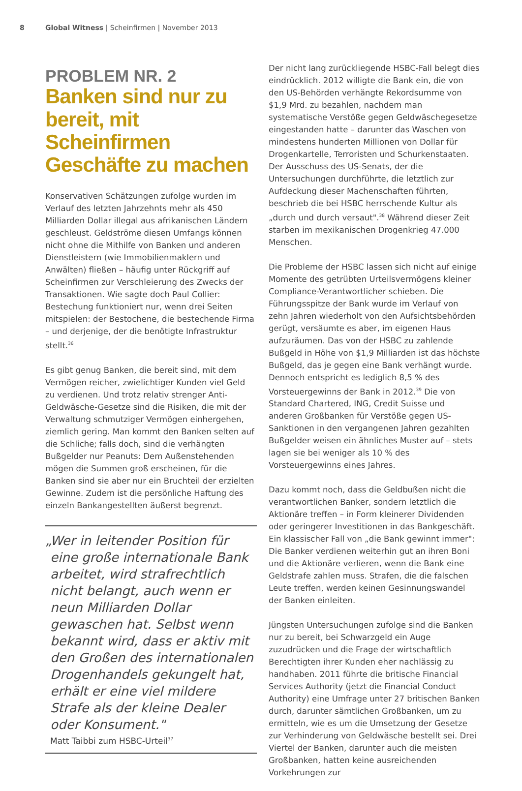8 Global Witness | Scheinfirmen | November 2013
PROBLEM NR. 2
Banken sind nur zu bereit, mit Scheinfirmen Geschäfte zu machen
Konservativen Schätzungen zufolge wurden im Verlauf des letzten Jahrzehnts mehr als 450 Milliarden Dollar illegal aus afrikanischen Ländern geschleust. Geldströme diesen Umfangs können nicht ohne die Mithilfe von Banken und anderen Dienstleistern (wie Immobilienmaklern und Anwälten) fließen – häufig unter Rückgriff auf Scheinfirmen zur Verschleierung des Zwecks der Transaktionen. Wie sagte doch Paul Collier: Bestechung funktioniert nur, wenn drei Seiten mitspielen: der Bestochene, die bestechende Firma – und derjenige, der die benötigte Infrastruktur stellt.<sup>36</sup>
Es gibt genug Banken, die bereit sind, mit dem Vermögen reicher, zwielichtiger Kunden viel Geld zu verdienen. Und trotz relativ strenger Anti-Geldwäsche-Gesetze sind die Risiken, die mit der Verwaltung schmutziger Vermögen einhergehen, ziemlich gering. Man kommt den Banken selten auf die Schliche; falls doch, sind die verhängten Bußgelder nur Peanuts: Dem Außenstehenden mögen die Summen groß erscheinen, für die Banken sind sie aber nur ein Bruchteil der erzielten Gewinne. Zudem ist die persönliche Haftung des einzeln Bankangestellten äußerst begrenzt.
„Wer in leitender Position für eine große internationale Bank arbeitet, wird strafrechtlich nicht belangt, auch wenn er neun Milliarden Dollar gewaschen hat. Selbst wenn bekannt wird, dass er aktiv mit den Großen des internationalen Drogenhandels gekungelt hat, erhält er eine viel mildere Strafe als der kleine Dealer oder Konsument."
Matt Taibbi zum HSBC-Urteil<sup>37</sup>
Der nicht lang zurückliegende HSBC-Fall belegt dies eindrücklich. 2012 willigte die Bank ein, die von den US-Behörden verhängte Rekordsumme von $1,9 Mrd. zu bezahlen, nachdem man systematische Verstöße gegen Geldwäschegesetze eingestanden hatte – darunter das Waschen von mindestens hunderten Millionen von Dollar für Drogenkartelle, Terroristen und Schurkenstaaten. Der Ausschuss des US-Senats, der die Untersuchungen durchführte, die letztlich zur Aufdeckung dieser Machenschaften führten, beschrieb die bei HSBC herrschende Kultur als „durch und durch versaut".<sup>38</sup> Während dieser Zeit starben im mexikanischen Drogenkrieg 47.000 Menschen.
Die Probleme der HSBC lassen sich nicht auf einige Momente des getrübten Urteilsvermögens kleiner Compliance-Verantwortlicher schieben. Die Führungsspitze der Bank wurde im Verlauf von zehn Jahren wiederholt von den Aufsichtsbehörden gerügt, versäumte es aber, im eigenen Haus aufzuräumen. Das von der HSBC zu zahlende Bußgeld in Höhe von $1,9 Milliarden ist das höchste Bußgeld, das je gegen eine Bank verhängt wurde. Dennoch entspricht es lediglich 8,5 % des Vorsteuergewinns der Bank in 2012.<sup>39</sup> Die von Standard Chartered, ING, Credit Suisse und anderen Großbanken für Verstöße gegen US-Sanktionen in den vergangenen Jahren gezahlten Bußgelder weisen ein ähnliches Muster auf – stets lagen sie bei weniger als 10 % des Vorsteuergewinns eines Jahres.
Dazu kommt noch, dass die Geldbußen nicht die verantwortlichen Banker, sondern letztlich die Aktionäre treffen – in Form kleinerer Dividenden oder geringerer Investitionen in das Bankgeschäft. Ein klassischer Fall von „die Bank gewinnt immer": Die Banker verdienen weiterhin gut an ihren Boni und die Aktionäre verlieren, wenn die Bank eine Geldstrafe zahlen muss. Strafen, die die falschen Leute treffen, werden keinen Gesinnungswandel der Banken einleiten.
Jüngsten Untersuchungen zufolge sind die Banken nur zu bereit, bei Schwarzgeld ein Auge zuzudrücken und die Frage der wirtschaftlich Berechtigten ihrer Kunden eher nachlässig zu handhaben. 2011 führte die britische Financial Services Authority (jetzt die Financial Conduct Authority) eine Umfrage unter 27 britischen Banken durch, darunter sämtlichen Großbanken, um zu ermitteln, wie es um die Umsetzung der Gesetze zur Verhinderung von Geldwäsche bestellt sei. Drei Viertel der Banken, darunter auch die meisten Großbanken, hatten keine ausreichenden Vorkehrungen zur